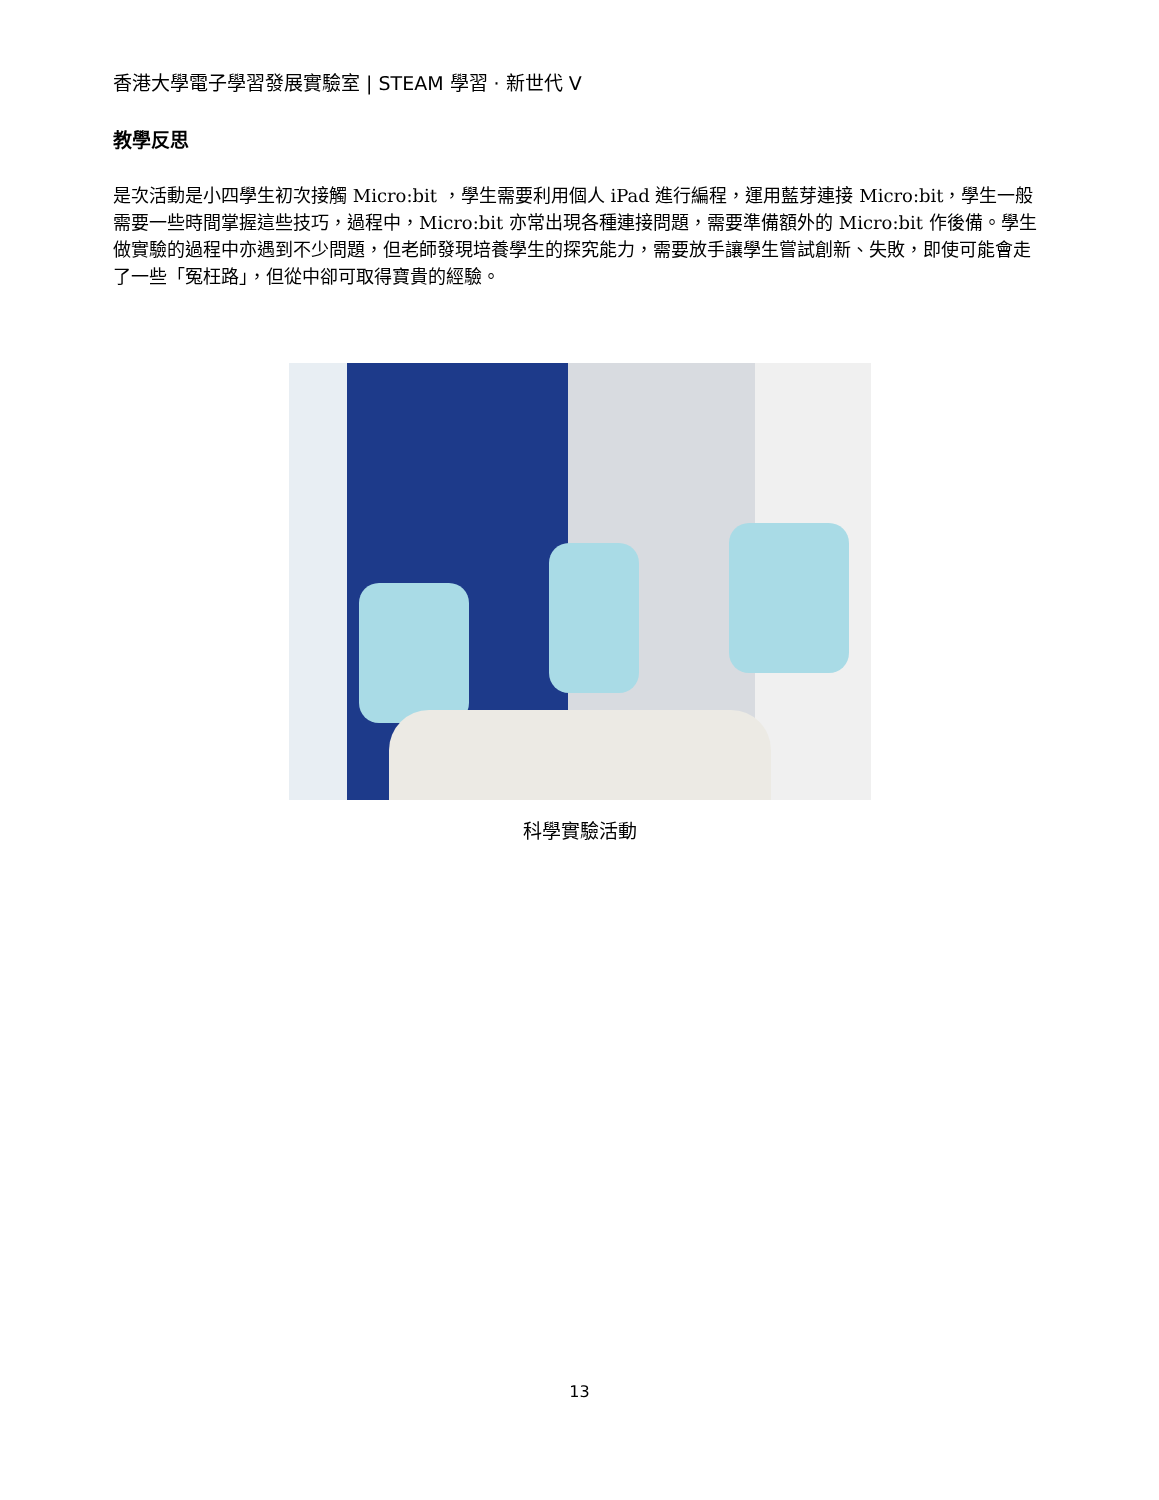香港大學電子學習發展實驗室 | STEAM 學習 · 新世代 V
教學反思
是次活動是小四學生初次接觸 Micro:bit ，學生需要利用個人 iPad 進行編程，運用藍芽連接 Micro:bit，學生一般需要一些時間掌握這些技巧，過程中，Micro:bit 亦常出現各種連接問題，需要準備額外的 Micro:bit 作後備。學生做實驗的過程中亦遇到不少問題，但老師發現培養學生的探究能力，需要放手讓學生嘗試創新、失敗，即使可能會走了一些「冤枉路」，但從中卻可取得寶貴的經驗。
科學實驗活動
13